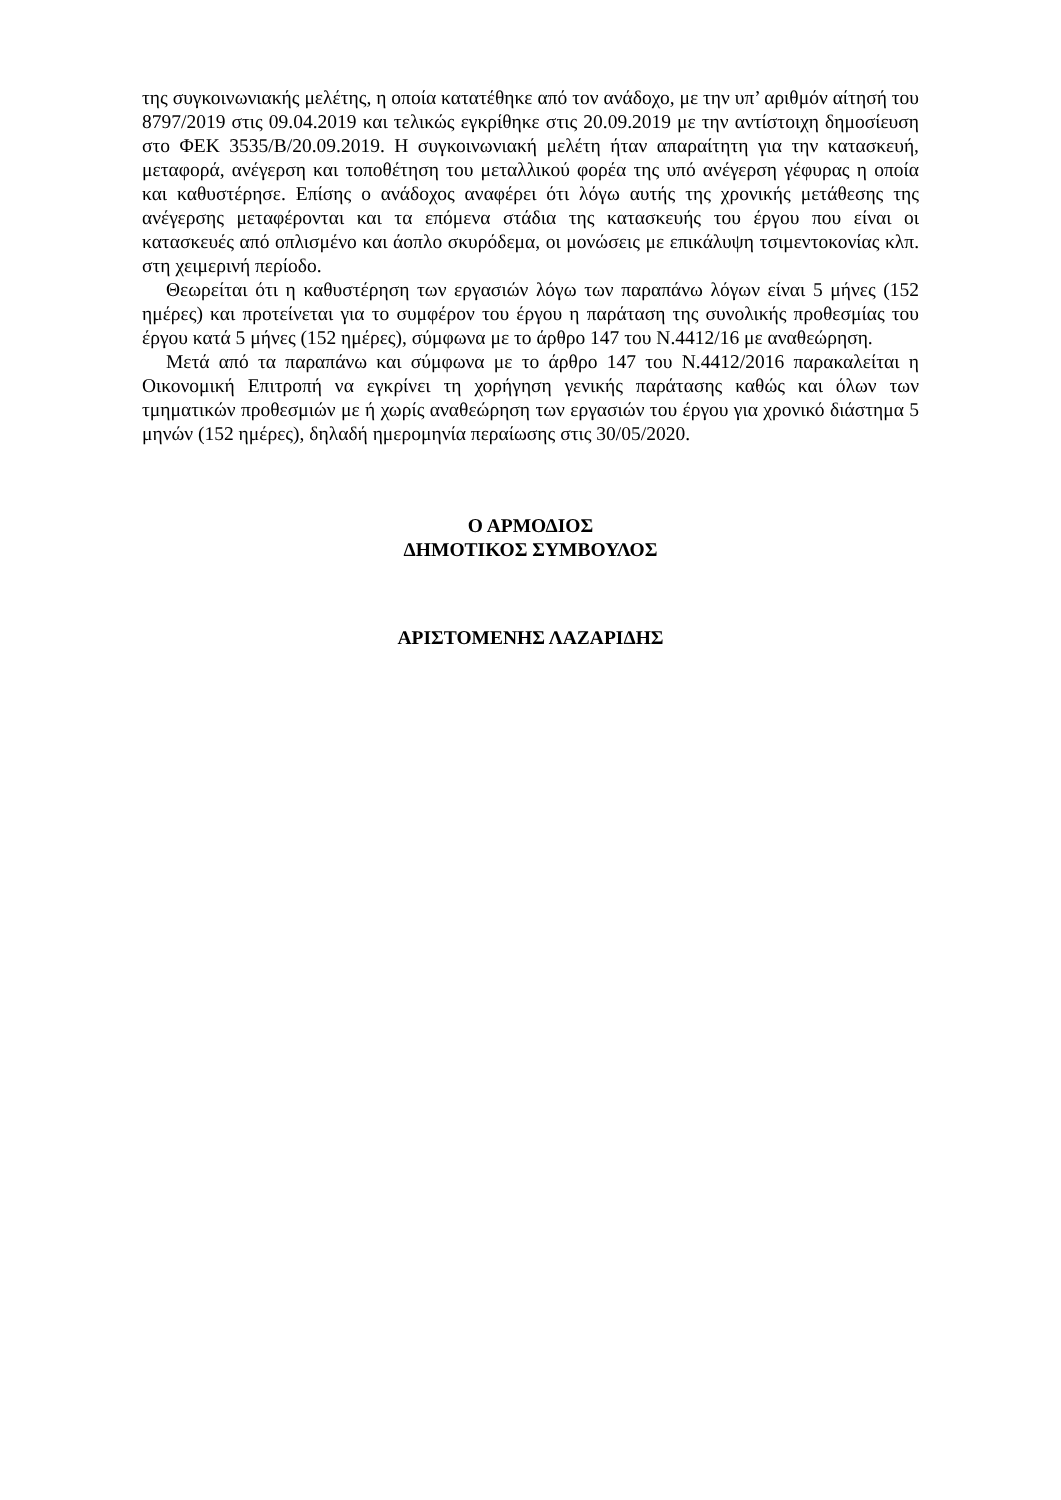της συγκοινωνιακής μελέτης, η οποία κατατέθηκε από τον ανάδοχο, με την υπ’ αριθμόν αίτησή του 8797/2019 στις 09.04.2019 και τελικώς εγκρίθηκε στις 20.09.2019 με την αντίστοιχη δημοσίευση στο ΦΕΚ 3535/Β/20.09.2019. Η συγκοινωνιακή μελέτη ήταν απαραίτητη για την κατασκευή, μεταφορά, ανέγερση και τοποθέτηση του μεταλλικού φορέα της υπό ανέγερση γέφυρας η οποία και καθυστέρησε. Επίσης ο ανάδοχος αναφέρει ότι λόγω αυτής της χρονικής μετάθεσης της ανέγερσης μεταφέρονται και τα επόμενα στάδια της κατασκευής του έργου που είναι οι κατασκευές από οπλισμένο και άοπλο σκυρόδεμα, οι μονώσεις με επικάλυψη τσιμεντοκονίας κλπ. στη χειμερινή περίοδο.
Θεωρείται ότι η καθυστέρηση των εργασιών λόγω των παραπάνω λόγων είναι 5 μήνες (152 ημέρες) και προτείνεται για το συμφέρον του έργου η παράταση της συνολικής προθεσμίας του έργου κατά 5 μήνες (152 ημέρες), σύμφωνα με το άρθρο 147 του Ν.4412/16 με αναθεώρηση.
Μετά από τα παραπάνω και σύμφωνα με το άρθρο 147 του Ν.4412/2016 παρακαλείται η Οικονομική Επιτροπή να εγκρίνει τη χορήγηση γενικής παράτασης καθώς και όλων των τμηματικών προθεσμιών με ή χωρίς αναθεώρηση των εργασιών του έργου για χρονικό διάστημα 5 μηνών (152 ημέρες), δηλαδή ημερομηνία περαίωσης στις 30/05/2020.
Ο ΑΡΜΟΔΙΟΣ
ΔΗΜΟΤΙΚΟΣ ΣΥΜΒΟΥΛΟΣ
ΑΡΙΣΤΟΜΕΝΗΣ ΛΑΖΑΡΙΔΗΣ